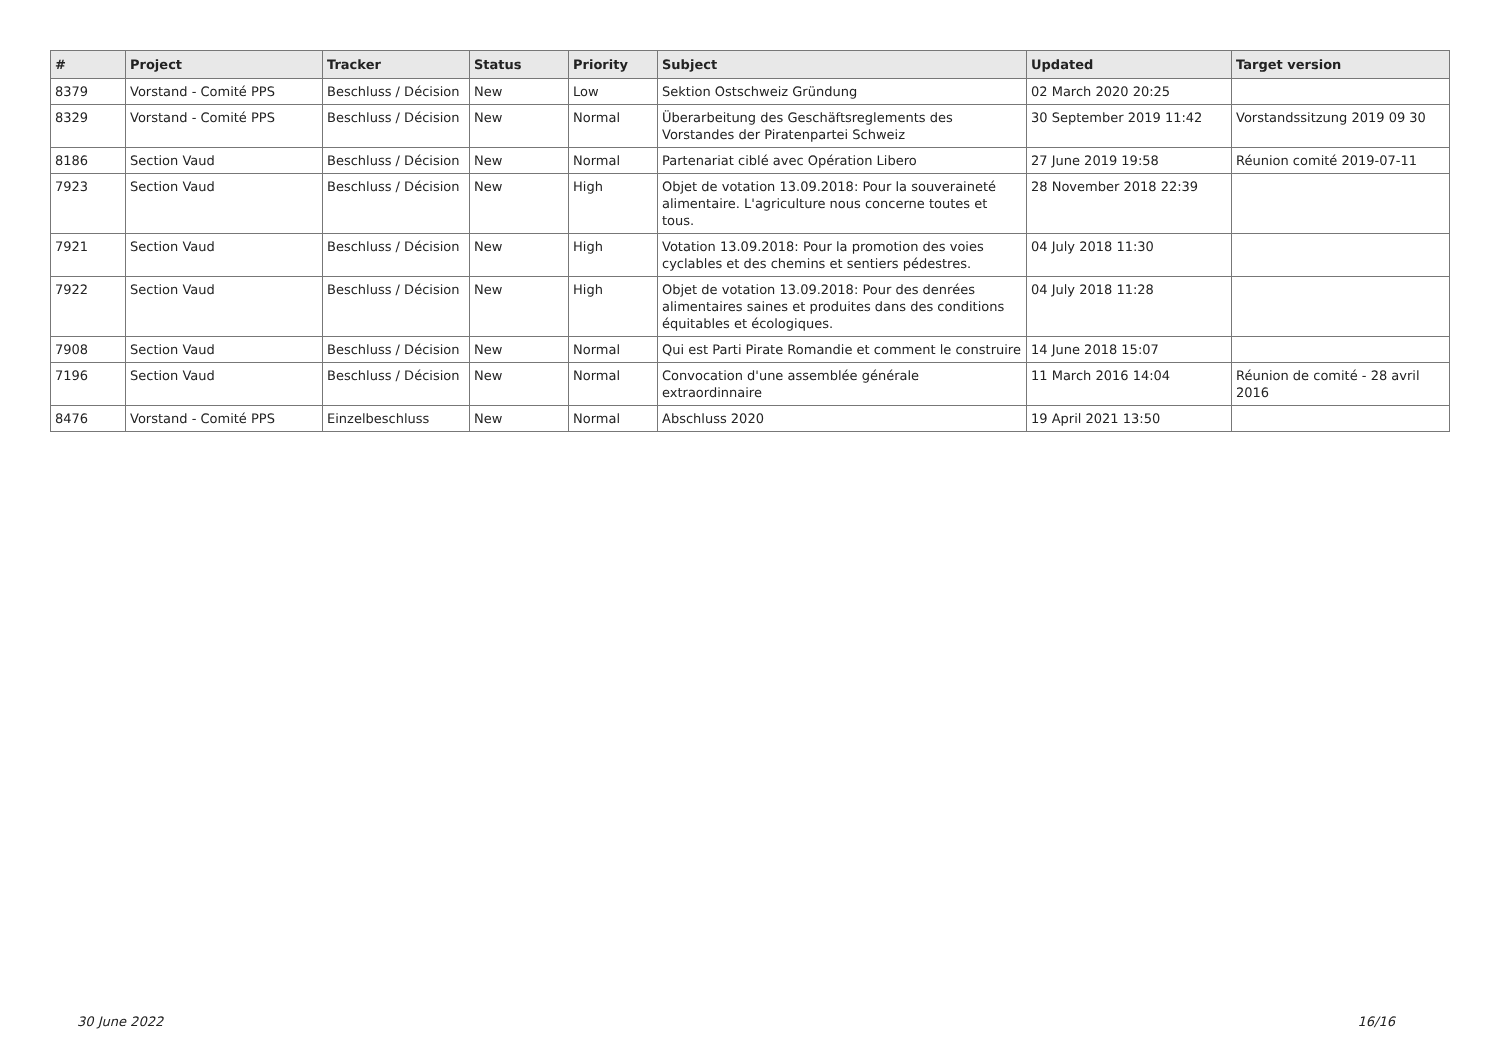| # | Project | Tracker | Status | Priority | Subject | Updated | Target version |
| --- | --- | --- | --- | --- | --- | --- | --- |
| 8379 | Vorstand - Comité PPS | Beschluss / Décision | New | Low | Sektion Ostschweiz Gründung | 02 March 2020 20:25 | |
| 8329 | Vorstand - Comité PPS | Beschluss / Décision | New | Normal | Überarbeitung des Geschäftsreglements des Vorstandes der Piratenpartei Schweiz | 30 September 2019 11:42 | Vorstandssitzung 2019 09 30 |
| 8186 | Section Vaud | Beschluss / Décision | New | Normal | Partenariat ciblé avec Opération Libero | 27 June 2019 19:58 | Réunion comité 2019-07-11 |
| 7923 | Section Vaud | Beschluss / Décision | New | High | Objet de votation 13.09.2018: Pour la souveraineté alimentaire. L'agriculture nous concerne toutes et tous. | 28 November 2018 22:39 | |
| 7921 | Section Vaud | Beschluss / Décision | New | High | Votation 13.09.2018: Pour la promotion des voies cyclables et des chemins et sentiers pédestres. | 04 July 2018 11:30 | |
| 7922 | Section Vaud | Beschluss / Décision | New | High | Objet de votation 13.09.2018: Pour des denrées alimentaires saines et produites dans des conditions équitables et écologiques. | 04 July 2018 11:28 | |
| 7908 | Section Vaud | Beschluss / Décision | New | Normal | Qui est Parti Pirate Romandie et comment le construire | 14 June 2018 15:07 | |
| 7196 | Section Vaud | Beschluss / Décision | New | Normal | Convocation d'une assemblée générale extraordinnaire | 11 March 2016 14:04 | Réunion de comité - 28 avril 2016 |
| 8476 | Vorstand - Comité PPS | Einzelbeschluss | New | Normal | Abschluss 2020 | 19 April 2021 13:50 | |
30 June 2022 16/16